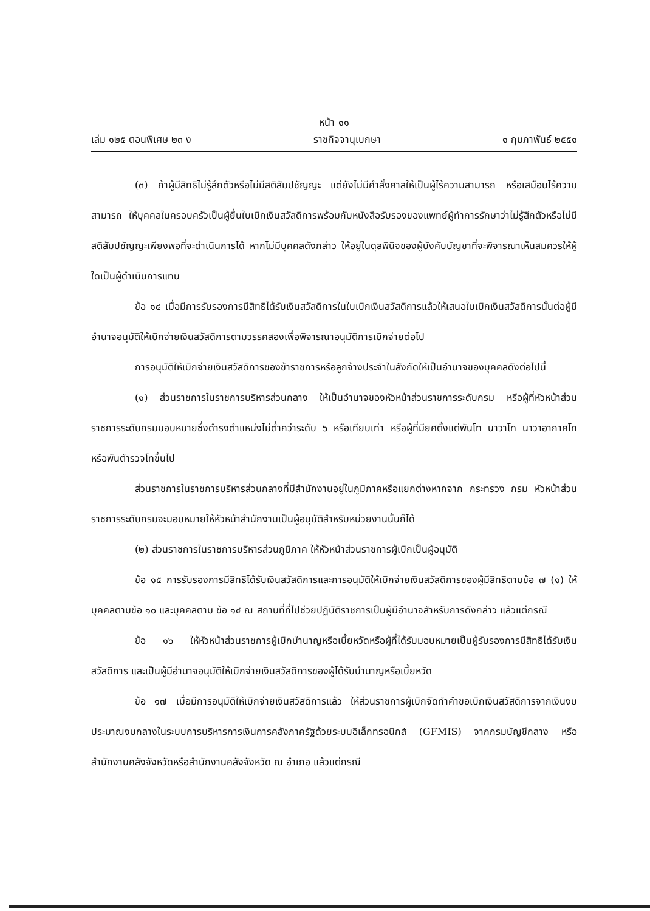หน้า ๑๑
เล่ม ๑๒๕ ตอนพิเศษ ๒๓ ง ราชกิจจานุเบกษา ๑ กุมภาพันธ์ ๒๕๕๑
(๓) ถ้าผู้มีสิทธิไม่รู้สึกตัวหรือไม่มีสติสัมปชัญญะ แต่ยังไม่มีคำสั่งศาลให้เป็นผู้ไร้ความสามารถ หรือเสมือนไร้ความสามารถ ให้บุคคลในครอบครัวเป็นผู้ยื่นใบเบิกเงินสวัสดิการพร้อมกับหนังสือรับรองของแพทย์ผู้ทำการรักษาว่าไม่รู้สึกตัวหรือไม่มีสติสัมปชัญญะเพียงพอที่จะดำเนินการได้ หากไม่มีบุคคลดังกล่าว ให้อยู่ในดุลพินิจของผู้บังคับบัญชาที่จะพิจารณาเห็นสมควรให้ผู้ใดเป็นผู้ดำเนินการแทน
ข้อ ๑๔ เมื่อมีการรับรองการมีสิทธิได้รับเงินสวัสดิการในใบเบิกเงินสวัสดิการแล้วให้เสนอใบเบิกเงินสวัสดิการนั้นต่อผู้มีอำนาจอนุมัติให้เบิกจ่ายเงินสวัสดิการตามวรรคสองเพื่อพิจารณาอนุมัติการเบิกจ่ายต่อไป
การอนุมัติให้เบิกจ่ายเงินสวัสดิการของข้าราชการหรือลูกจ้างประจำในสังกัดให้เป็นอำนาจของบุคคลดังต่อไปนี้
(๑) ส่วนราชการในราชการบริหารส่วนกลาง ให้เป็นอำนาจของหัวหน้าส่วนราชการระดับกรม หรือผู้ที่หัวหน้าส่วนราชการระดับกรมมอบหมายซึ่งดำรงตำแหน่งไม่ต่ำกว่าระดับ ๖ หรือเทียบเท่า หรือผู้ที่มียศตั้งแต่พันโท นาวาโท นาวาอากาศโท หรือพันตำรวจโทขึ้นไป
ส่วนราชการในราชการบริหารส่วนกลางที่มีสำนักงานอยู่ในภูมิภาคหรือแยกต่างหากจาก กระทรวง กรม หัวหน้าส่วนราชการระดับกรมจะมอบหมายให้หัวหน้าสำนักงานเป็นผู้อนุมัติสำหรับหน่วยงานนั้นก็ได้
(๒) ส่วนราชการในราชการบริหารส่วนภูมิภาค ให้หัวหน้าส่วนราชการผู้เบิกเป็นผู้อนุมัติ
ข้อ ๑๕ การรับรองการมีสิทธิได้รับเงินสวัสดิการและการอนุมัติให้เบิกจ่ายเงินสวัสดิการของผู้มีสิทธิตามข้อ ๗ (๑) ให้บุคคลตามข้อ ๑๐ และบุคคลตาม ข้อ ๑๔ ณ สถานที่ที่ไปช่วยปฏิบัติราชการเป็นผู้มีอำนาจสำหรับการดังกล่าว แล้วแต่กรณี
ข้อ ๑๖ ให้หัวหน้าส่วนราชการผู้เบิกบำนาญหรือเบี้ยหวัดหรือผู้ที่ได้รับมอบหมายเป็นผู้รับรองการมีสิทธิได้รับเงินสวัสดิการ และเป็นผู้มีอำนาจอนุมัติให้เบิกจ่ายเงินสวัสดิการของผู้ได้รับบำนาญหรือเบี้ยหวัด
ข้อ ๑๗ เมื่อมีการอนุมัติให้เบิกจ่ายเงินสวัสดิการแล้ว ให้ส่วนราชการผู้เบิกจัดทำคำขอเบิกเงินสวัสดิการจากเงินงบประมาณงบกลางในระบบการบริหารการเงินการคลังภาครัฐด้วยระบบอิเล็กทรอนิกส์ (GFMIS) จากกรมบัญชีกลาง หรือสำนักงานคลังจังหวัดหรือสำนักงานคลังจังหวัด ณ อำเภอ แล้วแต่กรณี